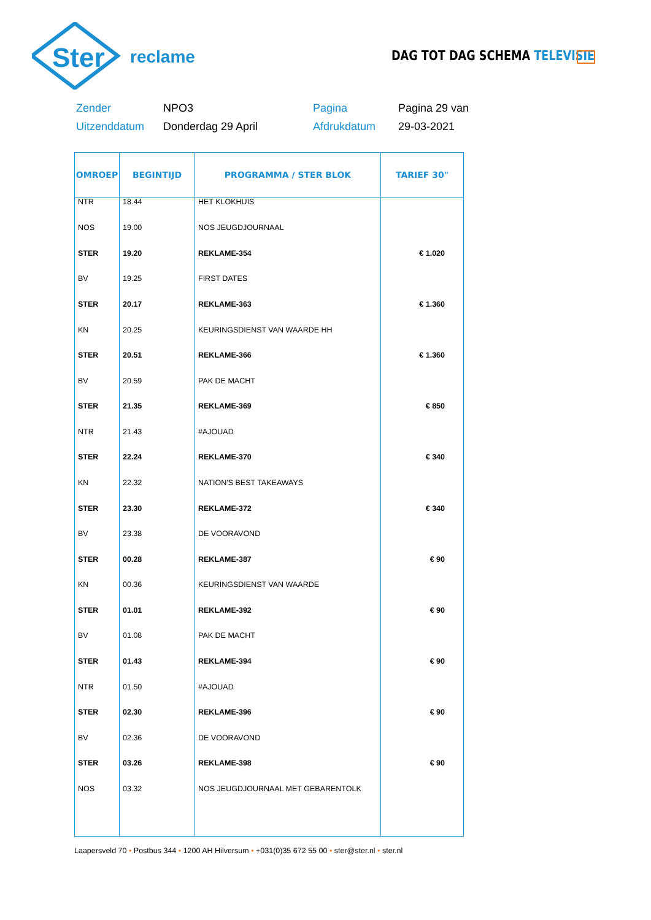Ster
reclame
DAG TOT DAG SCHEMA TELEVISIE
| Zender | NPO3 | Pagina | Pagina 29 van |
| Uitzenddatum | Donderdag 29 April | Afdrukdatum | 29-03-2021 |
| OMROEP | BEGINTIJD | PROGRAMMA / STER BLOK | TARIEF 30" |
| --- | --- | --- | --- |
| NTR | 18.44 | HET KLOKHUIS | |
| NOS | 19.00 | NOS JEUGDJOURNAAL | |
| STER | 19.20 | REKLAME-354 | € 1.020 |
| BV | 19.25 | FIRST DATES | |
| STER | 20.17 | REKLAME-363 | € 1.360 |
| KN | 20.25 | KEURINGSDIENST VAN WAARDE HH | |
| STER | 20.51 | REKLAME-366 | € 1.360 |
| BV | 20.59 | PAK DE MACHT | |
| STER | 21.35 | REKLAME-369 | € 850 |
| NTR | 21.43 | #AJOUAD | |
| STER | 22.24 | REKLAME-370 | € 340 |
| KN | 22.32 | NATION'S BEST TAKEAWAYS | |
| STER | 23.30 | REKLAME-372 | € 340 |
| BV | 23.38 | DE VOORAVOND | |
| STER | 00.28 | REKLAME-387 | € 90 |
| KN | 00.36 | KEURINGSDIENST VAN WAARDE | |
| STER | 01.01 | REKLAME-392 | € 90 |
| BV | 01.08 | PAK DE MACHT | |
| STER | 01.43 | REKLAME-394 | € 90 |
| NTR | 01.50 | #AJOUAD | |
| STER | 02.30 | REKLAME-396 | € 90 |
| BV | 02.36 | DE VOORAVOND | |
| STER | 03.26 | REKLAME-398 | € 90 |
| NOS | 03.32 | NOS JEUGDJOURNAAL MET GEBARENTOLK | |
Laapersveld 70 • Postbus 344 • 1200 AH Hilversum • +031(0)35 672 55 00 • ster@ster.nl • ster.nl